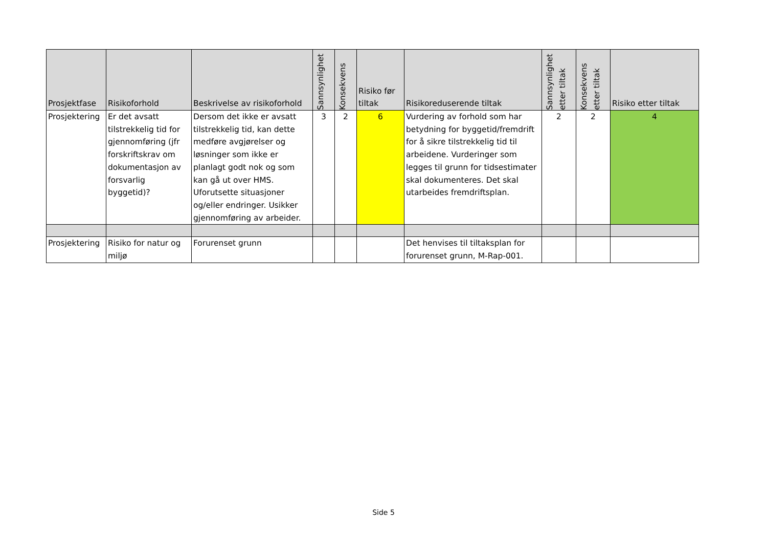| Prosjektfase | Risikoforhold | Beskrivelse av risikoforhold | Sannsynlighet | Konsekvens | Risiko før tiltak | Risikoreduserende tiltak | Sannsynlighet etter tiltak | Konsekvens etter tiltak | Risiko etter tiltak |
| --- | --- | --- | --- | --- | --- | --- | --- | --- | --- |
| Prosjektering | Er det avsatt tilstrekkelig tid for gjennomføring (jfr forskriftskrav om dokumentasjon av forsvarlig byggetid)? | Dersom det ikke er avsatt tilstrekkelig tid, kan dette medføre avgjørelser og løsninger som ikke er planlagt godt nok og som kan gå ut over HMS. Uforutsette situasjoner og/eller endringer. Usikker gjennomføring av arbeider. | 3 | 2 | 6 | Vurdering av forhold som har betydning for byggetid/fremdrift for å sikre tilstrekkelig tid til arbeidene. Vurderinger som legges til grunn for tidsestimater skal dokumenteres. Det skal utarbeides fremdriftsplan. | 2 | 2 | 4 |
| Prosjektering | Risiko for natur og miljø | Forurenset grunn | | | | Det henvises til tiltaksplan for forurenset grunn, M-Rap-001. | | | |
Side 5